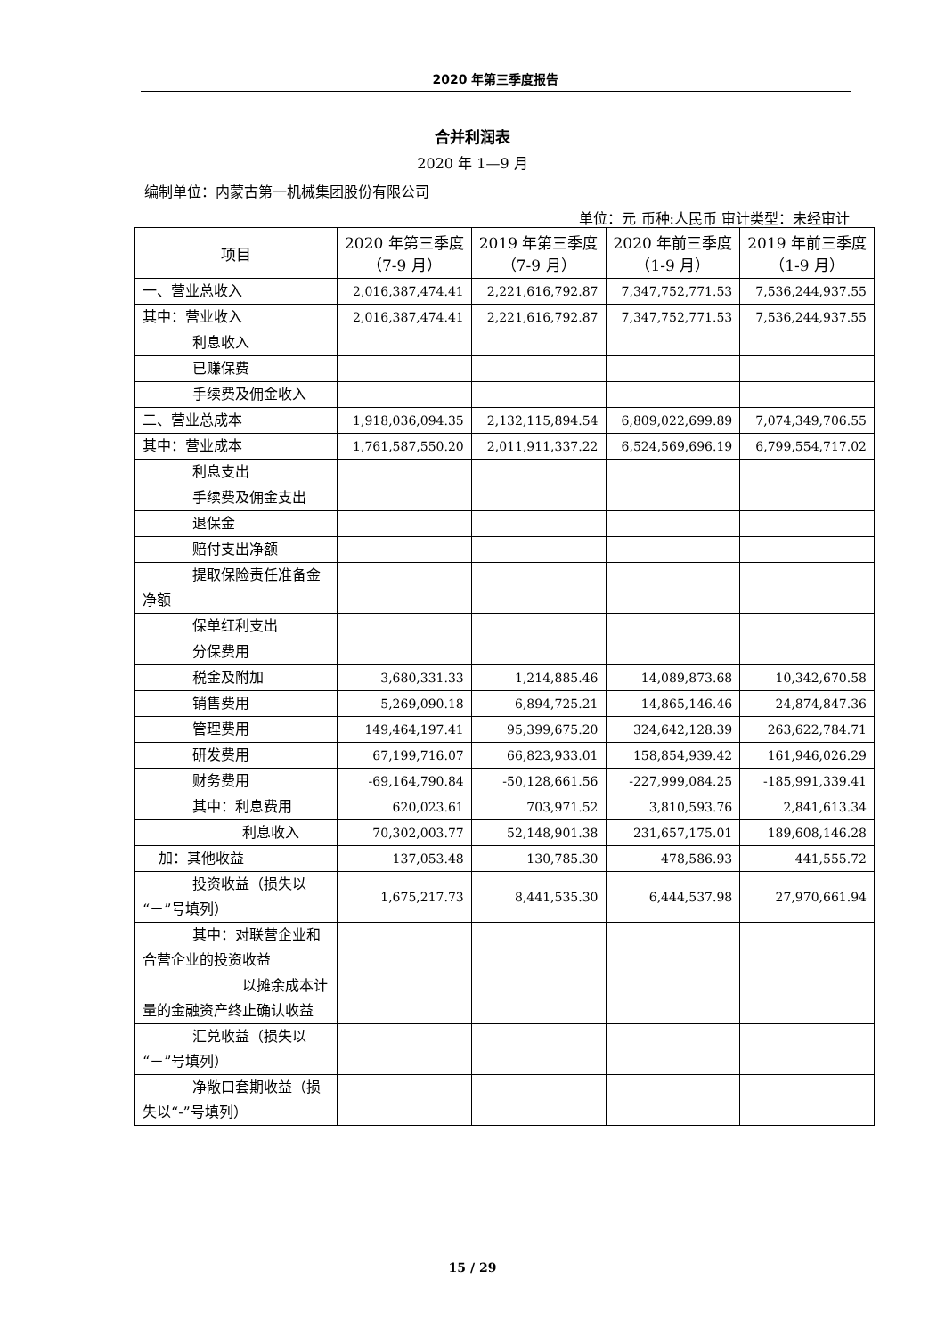2020 年第三季度报告
合并利润表
2020 年 1—9 月
编制单位：内蒙古第一机械集团股份有限公司
单位：元 币种:人民币 审计类型：未经审计
| 项目 | 2020 年第三季度（7-9 月） | 2019 年第三季度（7-9 月） | 2020 年前三季度（1-9 月） | 2019 年前三季度（1-9 月） |
| --- | --- | --- | --- | --- |
| 一、营业总收入 | 2,016,387,474.41 | 2,221,616,792.87 | 7,347,752,771.53 | 7,536,244,937.55 |
| 其中：营业收入 | 2,016,387,474.41 | 2,221,616,792.87 | 7,347,752,771.53 | 7,536,244,937.55 |
| 利息收入 | | | | |
| 已赚保费 | | | | |
| 手续费及佣金收入 | | | | |
| 二、营业总成本 | 1,918,036,094.35 | 2,132,115,894.54 | 6,809,022,699.89 | 7,074,349,706.55 |
| 其中：营业成本 | 1,761,587,550.20 | 2,011,911,337.22 | 6,524,569,696.19 | 6,799,554,717.02 |
| 利息支出 | | | | |
| 手续费及佣金支出 | | | | |
| 退保金 | | | | |
| 赔付支出净额 | | | | |
| 提取保险责任准备金净额 | | | | |
| 保单红利支出 | | | | |
| 分保费用 | | | | |
| 税金及附加 | 3,680,331.33 | 1,214,885.46 | 14,089,873.68 | 10,342,670.58 |
| 销售费用 | 5,269,090.18 | 6,894,725.21 | 14,865,146.46 | 24,874,847.36 |
| 管理费用 | 149,464,197.41 | 95,399,675.20 | 324,642,128.39 | 263,622,784.71 |
| 研发费用 | 67,199,716.07 | 66,823,933.01 | 158,854,939.42 | 161,946,026.29 |
| 财务费用 | -69,164,790.84 | -50,128,661.56 | -227,999,084.25 | -185,991,339.41 |
| 其中：利息费用 | 620,023.61 | 703,971.52 | 3,810,593.76 | 2,841,613.34 |
| 利息收入 | 70,302,003.77 | 52,148,901.38 | 231,657,175.01 | 189,608,146.28 |
| 加：其他收益 | 137,053.48 | 130,785.30 | 478,586.93 | 441,555.72 |
| 投资收益（损失以“－”号填列） | 1,675,217.73 | 8,441,535.30 | 6,444,537.98 | 27,970,661.94 |
| 其中：对联营企业和合营企业的投资收益 | | | | |
| 以摊余成本计量的金融资产终止确认收益 | | | | |
| 汇兑收益（损失以“－”号填列） | | | | |
| 净敞口套期收益（损失以“-”号填列） | | | | |
15 / 29